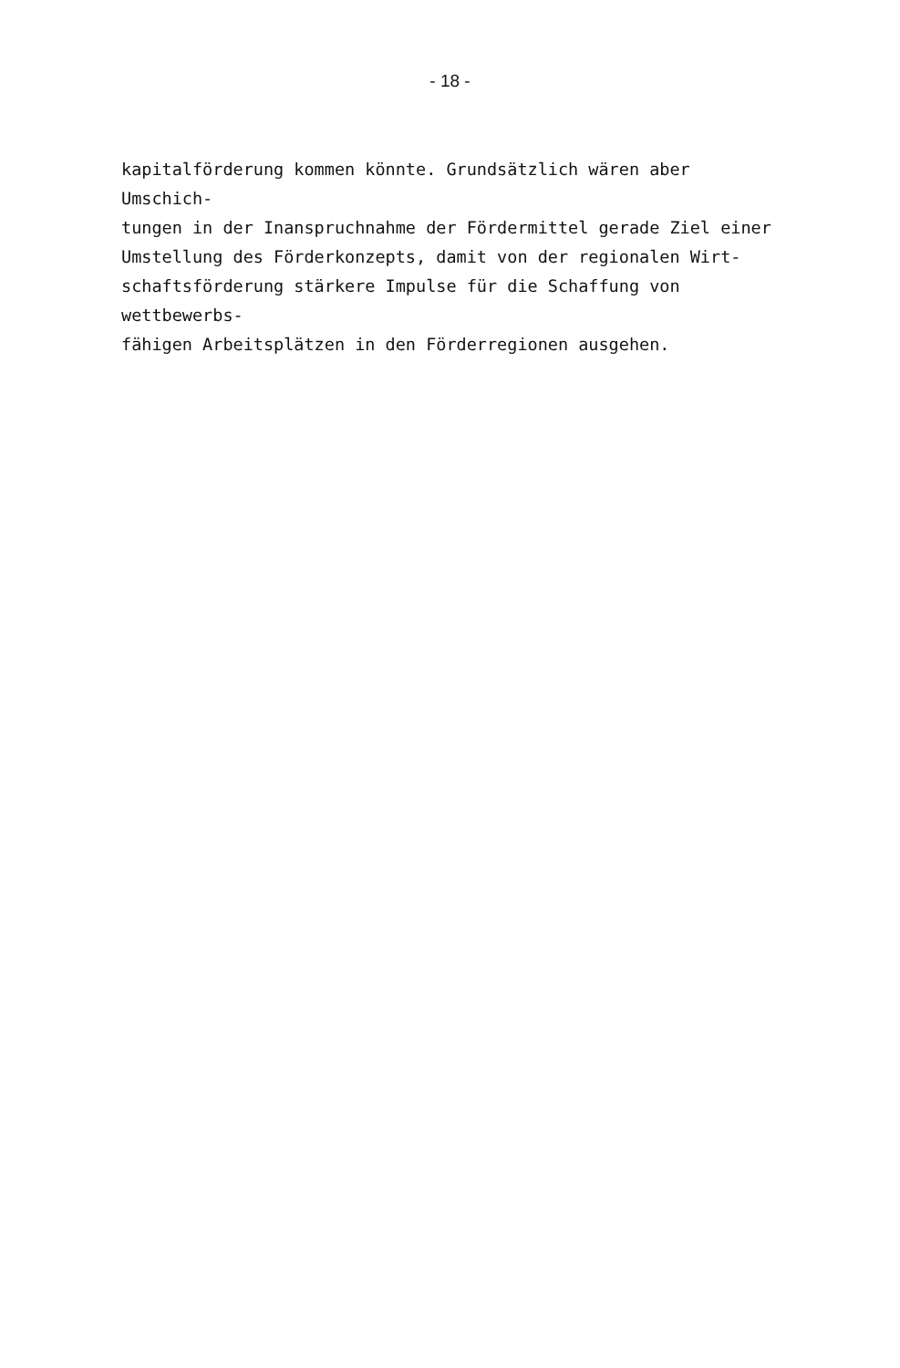- 18 -
kapitalförderung kommen könnte. Grundsätzlich wären aber Umschich-
tungen in der Inanspruchnahme der Fördermittel gerade Ziel einer
Umstellung des Förderkonzepts, damit von der regionalen Wirt-
schaftsförderung stärkere Impulse für die Schaffung von wettbewerbs-
fähigen Arbeitsplätzen in den Förderregionen ausgehen.